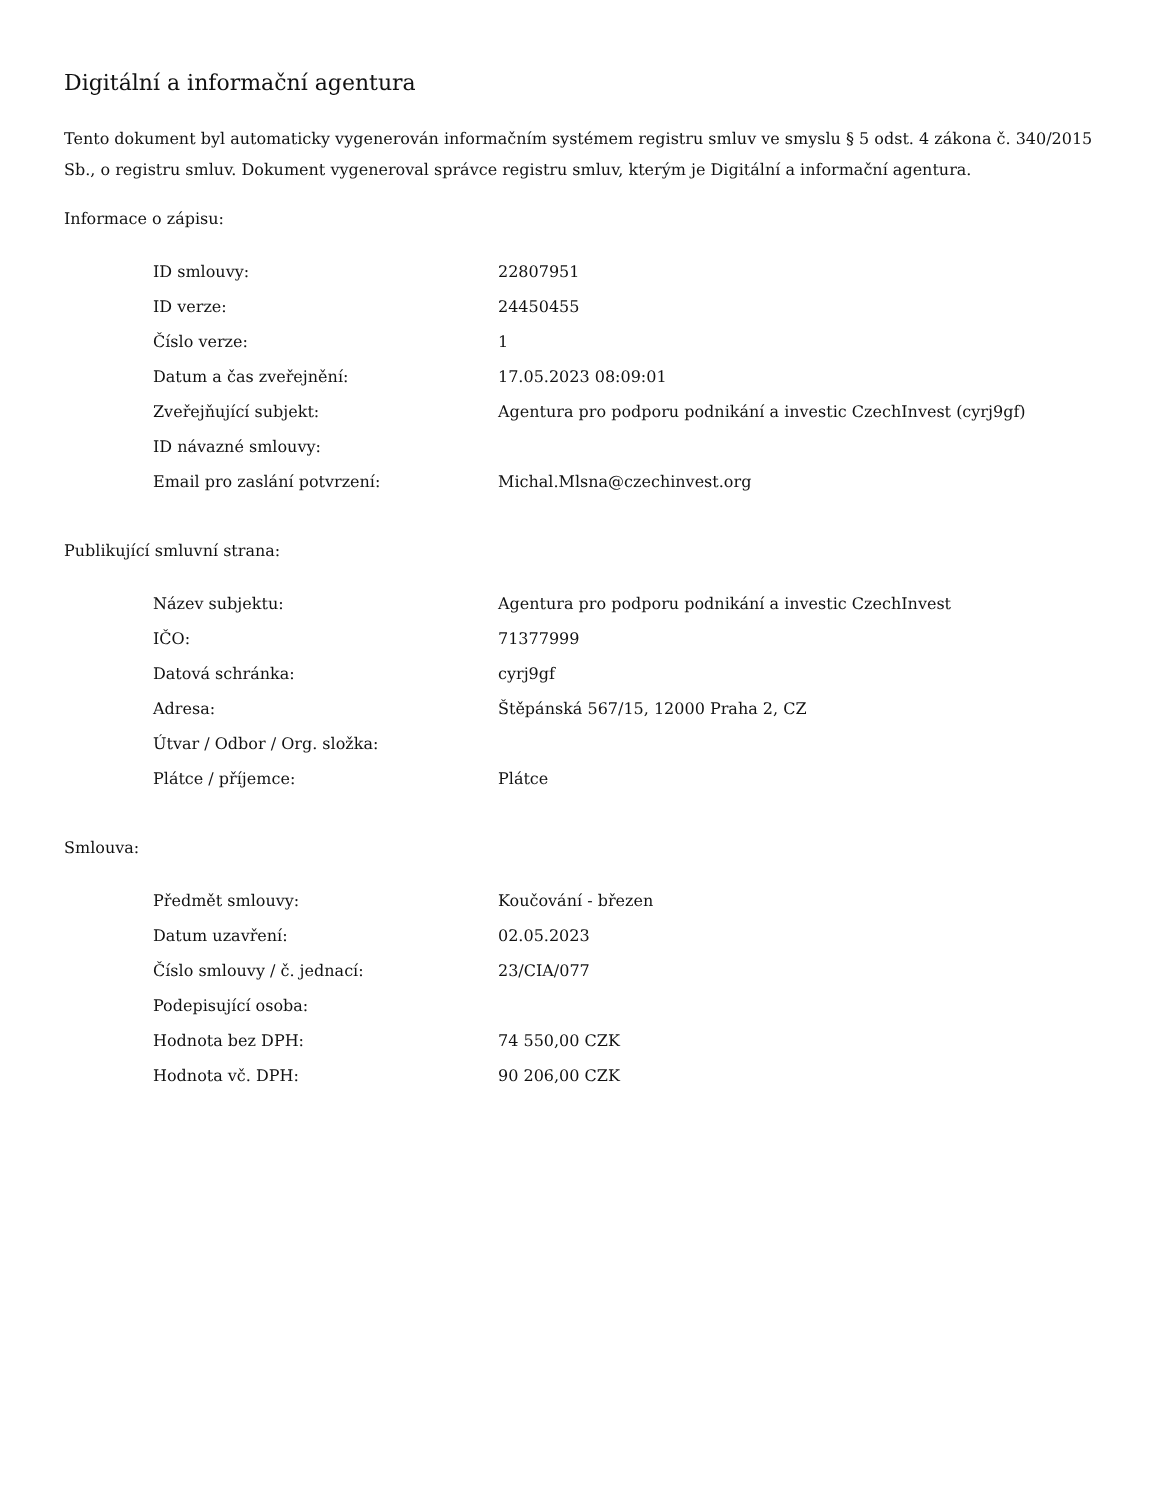Digitální a informační agentura
Tento dokument byl automaticky vygenerován informačním systémem registru smluv ve smyslu § 5 odst. 4 zákona č. 340/2015 Sb., o registru smluv. Dokument vygeneroval správce registru smluv, kterým je Digitální a informační agentura.
Informace o zápisu:
| ID smlouvy: | 22807951 |
| ID verze: | 24450455 |
| Číslo verze: | 1 |
| Datum a čas zveřejnění: | 17.05.2023 08:09:01 |
| Zveřejňující subjekt: | Agentura pro podporu podnikání a investic CzechInvest (cyrj9gf) |
| ID návazné smlouvy: | |
| Email pro zaslání potvrzení: | Michal.Mlsna@czechinvest.org |
Publikující smluvní strana:
| Název subjektu: | Agentura pro podporu podnikání a investic CzechInvest |
| IČO: | 71377999 |
| Datová schránka: | cyrj9gf |
| Adresa: | Štěpánská 567/15, 12000 Praha 2, CZ |
| Útvar / Odbor / Org. složka: | |
| Plátce / příjemce: | Plátce |
Smlouva:
| Předmět smlouvy: | Koučování - březen |
| Datum uzavření: | 02.05.2023 |
| Číslo smlouvy / č. jednací: | 23/CIA/077 |
| Podepisující osoba: | |
| Hodnota bez DPH: | 74 550,00 CZK |
| Hodnota vč. DPH: | 90 206,00 CZK |